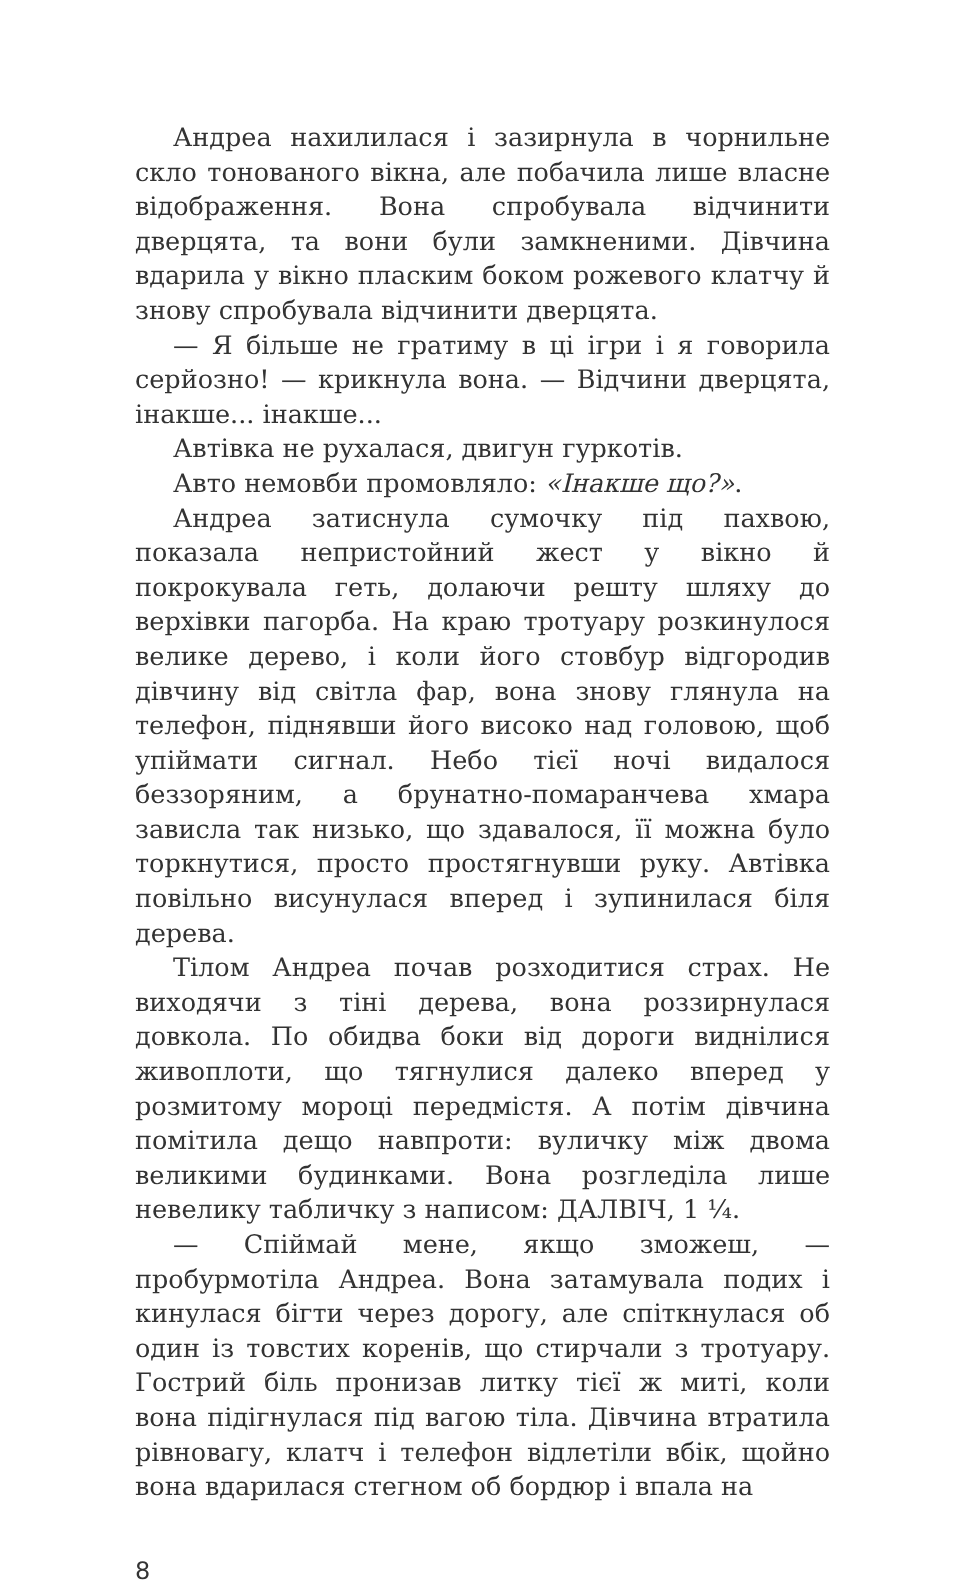Андреа нахилилася і зазирнула в чорнильне скло тонованого вікна, але побачила лише власне відображення. Вона спробувала відчинити дверцята, та вони були замкненими. Дівчина вдарила у вікно пласким боком рожевого клатчу й знову спробувала відчинити дверцята.
— Я більше не гратиму в ці ігри і я говорила серйозно! — крикнула вона. — Відчини дверцята, інакше... інакше...
Автівка не рухалася, двигун гуркотів.
Авто немовби промовляло: «Інакше що?».
Андреа затиснула сумочку під пахвою, показала непристойний жест у вікно й покрокувала геть, долаючи решту шляху до верхівки пагорба. На краю тротуару розкинулося велике дерево, і коли його стовбур відгородив дівчину від світла фар, вона знову глянула на телефон, піднявши його високо над головою, щоб упіймати сигнал. Небо тієї ночі видалося беззоряним, а брунатно-помаранчева хмара зависла так низько, що здавалося, її можна було торкнутися, просто простягнувши руку. Автівка повільно висунулася вперед і зупинилася біля дерева.
Тілом Андреа почав розходитися страх. Не виходячи з тіні дерева, вона роззирнулася довкола. По обидва боки від дороги виднілися живоплоти, що тягнулися далеко вперед у розмитому мороці передмістя. А потім дівчина помітила дещо навпроти: вуличку між двома великими будинками. Вона розгледіла лише невелику табличку з написом: ДАЛВІЧ, 1 ¼.
— Спіймай мене, якщо зможеш, — пробурмотіла Андреа. Вона затамувала подих і кинулася бігти через дорогу, але спіткнулася об один із товстих коренів, що стирчали з тротуару. Гострий біль пронизав литку тієї ж миті, коли вона підігнулася під вагою тіла. Дівчина втратила рівновагу, клатч і телефон відлетіли вбік, щойно вона вдарилася стегном об бордюр і впала на
8